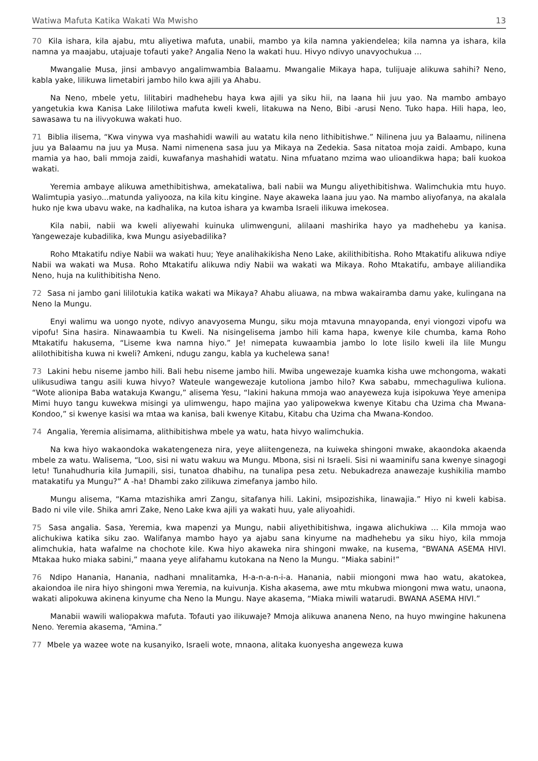Watiwa Mafuta Katika Wakati Wa Mwisho 13
70 Kila ishara, kila ajabu, mtu aliyetiwa mafuta, unabii, mambo ya kila namna yakiendelea; kila namna ya ishara, kila namna ya maajabu, utajuaje tofauti yake? Angalia Neno la wakati huu. Hivyo ndivyo unavyochukua …
Mwangalie Musa, jinsi ambavyo angalimwambia Balaamu. Mwangalie Mikaya hapa, tulijuaje alikuwa sahihi? Neno, kabla yake, lilikuwa limetabiri jambo hilo kwa ajili ya Ahabu.
Na Neno, mbele yetu, lilitabiri madhehebu haya kwa ajili ya siku hii, na laana hii juu yao. Na mambo ambayo yangetukia kwa Kanisa Lake lililotiwa mafuta kweli kweli, litakuwa na Neno, Bibi -arusi Neno. Tuko hapa. Hili hapa, leo, sawasawa tu na ilivyokuwa wakati huo.
71 Biblia ilisema, “Kwa vinywa vya mashahidi wawili au watatu kila neno lithibitishwe.” Nilinena juu ya Balaamu, nilinena juu ya Balaamu na juu ya Musa. Nami nimenena sasa juu ya Mikaya na Zedekia. Sasa nitatoa moja zaidi. Ambapo, kuna mamia ya hao, bali mmoja zaidi, kuwafanya mashahidi watatu. Nina mfuatano mzima wao ulioandikwa hapa; bali kuokoa wakati.
Yeremia ambaye alikuwa amethibitishwa, amekataliwa, bali nabii wa Mungu aliyethibitishwa. Walimchukia mtu huyo. Walimtupia yasiyo...matunda yaliyooza, na kila kitu kingine. Naye akaweka laana juu yao. Na mambo aliyofanya, na akalala huko nje kwa ubavu wake, na kadhalika, na kutoa ishara ya kwamba Israeli ilikuwa imekosea.
Kila nabii, nabii wa kweli aliyewahi kuinuka ulimwenguni, alilaani mashirika hayo ya madhehebu ya kanisa. Yangewezaje kubadilika, kwa Mungu asiyebadilika?
Roho Mtakatifu ndiye Nabii wa wakati huu; Yeye analihakikisha Neno Lake, akilithibitisha. Roho Mtakatifu alikuwa ndiye Nabii wa wakati wa Musa. Roho Mtakatifu alikuwa ndiy Nabii wa wakati wa Mikaya. Roho Mtakatifu, ambaye aliliandika Neno, huja na kulithibitisha Neno.
72 Sasa ni jambo gani lililotukia katika wakati wa Mikaya? Ahabu aliuawa, na mbwa wakairamba damu yake, kulingana na Neno la Mungu.
Enyi walimu wa uongo nyote, ndivyo anavyosema Mungu, siku moja mtavuna mnayopanda, enyi viongozi vipofu wa vipofu! Sina hasira. Ninawaambia tu Kweli. Na nisingelisema jambo hili kama hapa, kwenye kile chumba, kama Roho Mtakatifu hakusema, “Liseme kwa namna hiyo.” Je! nimepata kuwaambia jambo lo lote lisilo kweli ila lile Mungu alilothibitisha kuwa ni kweli? Amkeni, ndugu zangu, kabla ya kuchelewa sana!
73 Lakini hebu niseme jambo hili. Bali hebu niseme jambo hili. Mwiba ungewezaje kuamka kisha uwe mchongoma, wakati ulikusudiwa tangu asili kuwa hivyo? Wateule wangewezaje kutoliona jambo hilo? Kwa sababu, mmechaguliwa kuliona. “Wote alionipa Baba watakuja Kwangu,” alisema Yesu, “lakini hakuna mmoja wao anayeweza kuja isipokuwa Yeye amenipa Mimi huyo tangu kuwekwa misingi ya ulimwengu, hapo majina yao yalipowekwa kwenye Kitabu cha Uzima cha Mwana-Kondoo,” si kwenye kasisi wa mtaa wa kanisa, bali kwenye Kitabu, Kitabu cha Uzima cha Mwana-Kondoo.
74 Angalia, Yeremia alisimama, alithibitishwa mbele ya watu, hata hivyo walimchukia.
Na kwa hiyo wakaondoka wakatengeneza nira, yeye aliitengeneza, na kuiweka shingoni mwake, akaondoka akaenda mbele za watu. Walisema, “Loo, sisi ni watu wakuu wa Mungu. Mbona, sisi ni Israeli. Sisi ni waaminifu sana kwenye sinagogi letu! Tunahudhuria kila Jumapili, sisi, tunatoa dhabihu, na tunalipa pesa zetu. Nebukadreza anawezaje kushikilia mambo matakatifu ya Mungu?” A -ha! Dhambi zako zilikuwa zimefanya jambo hilo.
Mungu alisema, “Kama mtazishika amri Zangu, sitafanya hili. Lakini, msipozishika, linawajia.” Hiyo ni kweli kabisa. Bado ni vile vile. Shika amri Zake, Neno Lake kwa ajili ya wakati huu, yale aliyoahidi.
75 Sasa angalia. Sasa, Yeremia, kwa mapenzi ya Mungu, nabii aliyethibitishwa, ingawa alichukiwa … Kila mmoja wao alichukiwa katika siku zao. Walifanya mambo hayo ya ajabu sana kinyume na madhehebu ya siku hiyo, kila mmoja alimchukia, hata wafalme na chochote kile. Kwa hiyo akaweka nira shingoni mwake, na kusema, “BWANA ASEMA HIVI. Mtakaa huko miaka sabini,” maana yeye alifahamu kutokana na Neno la Mungu. “Miaka sabini!”
76 Ndipo Hanania, Hanania, nadhani mnalitamka, H-a-n-a-n-i-a. Hanania, nabii miongoni mwa hao watu, akatokea, akaiondoa ile nira hiyo shingoni mwa Yeremia, na kuivunja. Kisha akasema, awe mtu mkubwa miongoni mwa watu, unaona, wakati alipokuwa akinena kinyume cha Neno la Mungu. Naye akasema, “Miaka miwili watarudi. BWANA ASEMA HIVI.”
Manabii wawili waliopakwa mafuta. Tofauti yao ilikuwaje? Mmoja alikuwa ananena Neno, na huyo mwingine hakunena Neno. Yeremia akasema, “Amina.”
77 Mbele ya wazee wote na kusanyiko, Israeli wote, mnaona, alitaka kuonyesha angeweza kuwa